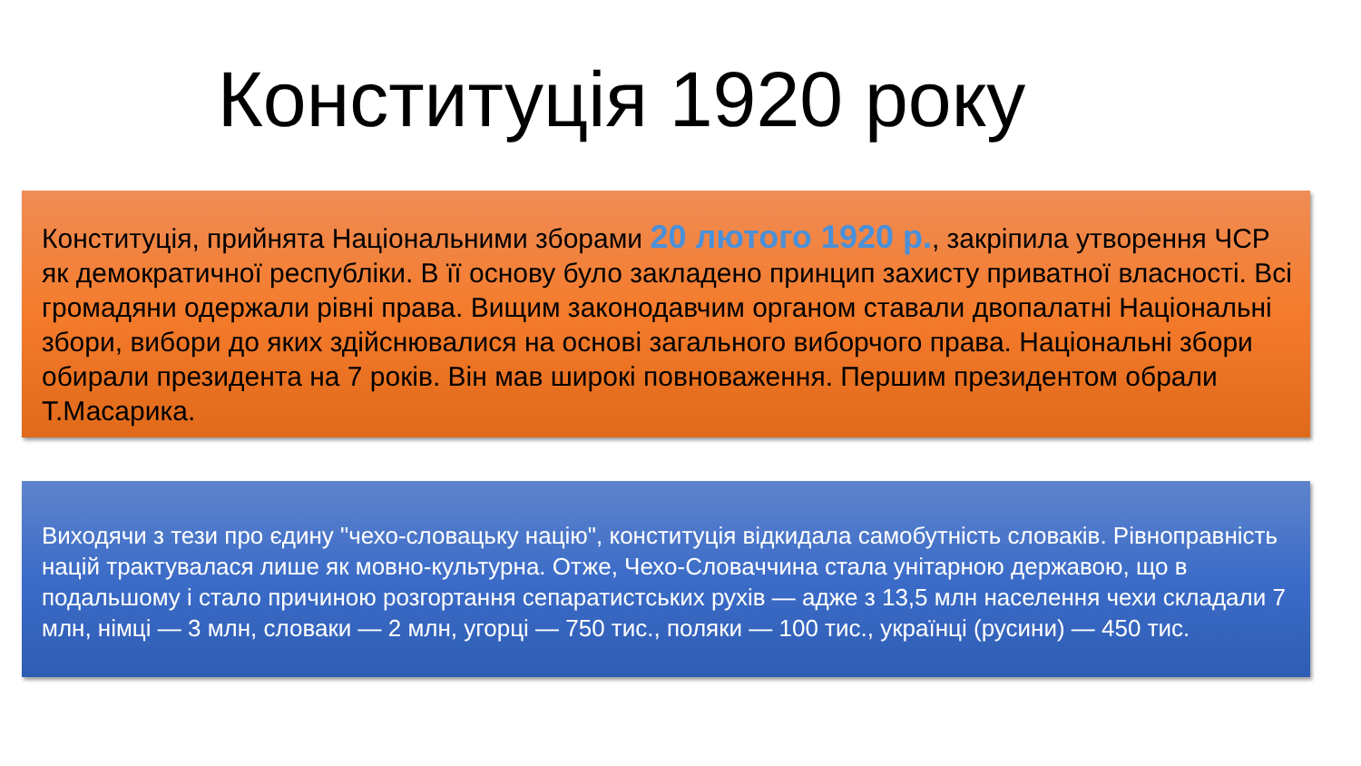Конституція 1920 року
Конституція, прийнята Національними зборами 20 лютого 1920 р., закріпила утворення ЧСР як демократичної республіки. В її основу було закладено принцип захисту приватної власності. Всі громадяни одержали рівні права. Вищим законодавчим органом ставали двопалатні Національні збори, вибори до яких здійснювалися на основі загального виборчого права. Національні збори обирали президента на 7 років. Він мав широкі повноваження. Першим президентом обрали Т.Масарика.
Виходячи з тези про єдину "чехо-словацьку націю", конституція відкидала самобутність словаків. Рівноправність націй трактувалася лише як мовно-культурна. Отже, Чехо-Словаччина стала унітарною державою, що в подальшому і стало причиною розгортання сепаратистських рухів — адже з 13,5 млн населення чехи складали 7 млн, німці — 3 млн, словаки — 2 млн, угорці — 750 тис., поляки — 100 тис., українці (русини) — 450 тис.